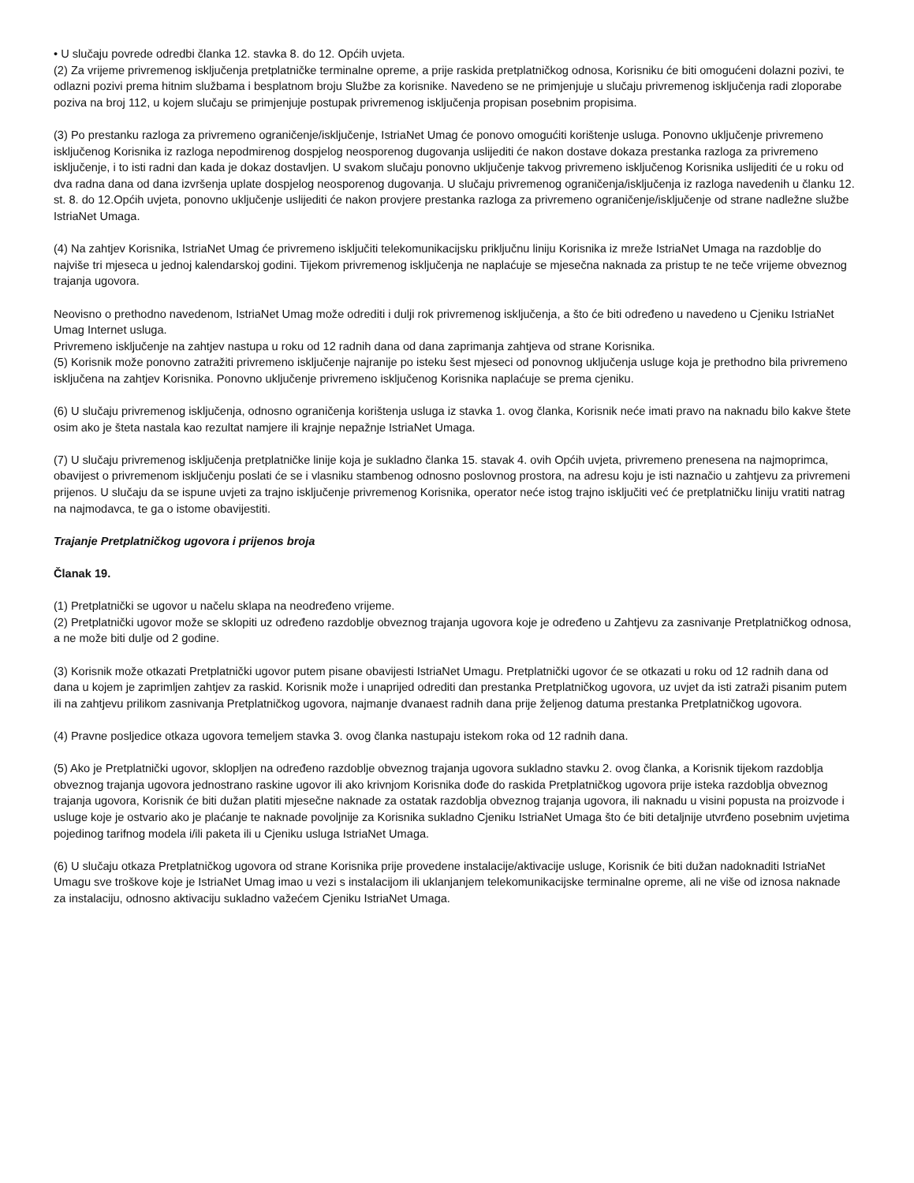• U slučaju povrede odredbi članka 12. stavka 8. do 12. Općih uvjeta.
(2) Za vrijeme privremenog isključenja pretplatničke terminalne opreme, a prije raskida pretplatničkog odnosa, Korisniku će biti omogućeni dolazni pozivi, te odlazni pozivi prema hitnim službama i besplatnom broju Službe za korisnike. Navedeno se ne primjenjuje u slučaju privremenog isključenja radi zloporabe poziva na broj 112, u kojem slučaju se primjenjuje postupak privremenog isključenja propisan posebnim propisima.
(3) Po prestanku razloga za privremeno ograničenje/isključenje, IstriaNet Umag će ponovo omogućiti korištenje usluga. Ponovno uključenje privremeno isključenog Korisnika iz razloga nepodmirenog dospjelog neosporenog dugovanja uslijediti će nakon dostave dokaza prestanka razloga za privremeno isključenje, i to isti radni dan kada je dokaz dostavljen. U svakom slučaju ponovno uključenje takvog privremeno isključenog Korisnika uslijediti će u roku od dva radna dana od dana izvršenja uplate dospjelog neosporenog dugovanja. U slučaju privremenog ograničenja/isključenja iz razloga navedenih u članku 12. st. 8. do 12.Općih uvjeta, ponovno uključenje uslijediti će nakon provjere prestanka razloga za privremeno ograničenje/isključenje od strane nadležne službe IstriaNet Umaga.
(4) Na zahtjev Korisnika, IstriaNet Umag će privremeno isključiti telekomunikacijsku priključnu liniju Korisnika iz mreže IstriaNet Umaga na razdoblje do najviše tri mjeseca u jednoj kalendarskoj godini. Tijekom privremenog isključenja ne naplaćuje se mjesečna naknada za pristup te ne teče vrijeme obveznog trajanja ugovora.
Neovisno o prethodno navedenom, IstriaNet Umag može odrediti i dulji rok privremenog isključenja, a što će biti određeno u navedeno u Cjeniku IstriaNet Umag Internet usluga.
Privremeno isključenje na zahtjev nastupa u roku od 12 radnih dana od dana zaprimanja zahtjeva od strane Korisnika.
(5) Korisnik može ponovno zatražiti privremeno isključenje najranije po isteku šest mjeseci od ponovnog uključenja usluge koja je prethodno bila privremeno isključena na zahtjev Korisnika. Ponovno uključenje privremeno isključenog Korisnika naplaćuje se prema cjeniku.
(6) U slučaju privremenog isključenja, odnosno ograničenja korištenja usluga iz stavka 1. ovog članka, Korisnik neće imati pravo na naknadu bilo kakve štete osim ako je šteta nastala kao rezultat namjere ili krajnje nepažnje IstriaNet Umaga.
(7) U slučaju privremenog isključenja pretplatničke linije koja je sukladno članka 15. stavak 4. ovih Općih uvjeta, privremeno prenesena na najmoprimca, obavijest o privremenom isključenju poslati će se i vlasniku stambenog odnosno poslovnog prostora, na adresu koju je isti naznačio u zahtjevu za privremeni prijenos. U slučaju da se ispune uvjeti za trajno isključenje privremenog Korisnika, operator neće istog trajno isključiti već će pretplatničku liniju vratiti natrag na najmodavca, te ga o istome obavijestiti.
Trajanje Pretplatničkog ugovora i prijenos broja
Članak 19.
(1) Pretplatnički se ugovor u načelu sklapa na neodređeno vrijeme.
(2) Pretplatnički ugovor može se sklopiti uz određeno razdoblje obveznog trajanja ugovora koje je određeno u Zahtjevu za zasnivanje Pretplatničkog odnosa, a ne može biti dulje od 2 godine.
(3) Korisnik može otkazati Pretplatnički ugovor putem pisane obavijesti IstriaNet Umagu. Pretplatnički ugovor će se otkazati u roku od 12 radnih dana od dana u kojem je zaprimljen zahtjev za raskid. Korisnik može i unaprijed odrediti dan prestanka Pretplatničkog ugovora, uz uvjet da isti zatraži pisanim putem ili na zahtjevu prilikom zasnivanja Pretplatničkog ugovora, najmanje dvanaest radnih dana prije željenog datuma prestanka Pretplatničkog ugovora.
(4) Pravne posljedice otkaza ugovora temeljem stavka 3. ovog članka nastupaju istekom roka od 12 radnih dana.
(5) Ako je Pretplatnički ugovor, sklopljen na određeno razdoblje obveznog trajanja ugovora sukladno stavku 2. ovog članka, a Korisnik tijekom razdoblja obveznog trajanja ugovora jednostrano raskine ugovor ili ako krivnjom Korisnika dođe do raskida Pretplatničkog ugovora prije isteka razdoblja obveznog trajanja ugovora, Korisnik će biti dužan platiti mjesečne naknade za ostatak razdoblja obveznog trajanja ugovora, ili naknadu u visini popusta na proizvode i usluge koje je ostvario ako je plaćanje te naknade povoljnije za Korisnika sukladno Cjeniku IstriaNet Umaga što će biti detaljnije utvrđeno posebnim uvjetima pojedinog tarifnog modela i/ili paketa ili u Cjeniku usluga IstriaNet Umaga.
(6) U slučaju otkaza Pretplatničkog ugovora od strane Korisnika prije provedene instalacije/aktivacije usluge, Korisnik će biti dužan nadoknaditi IstriaNet Umagu sve troškove koje je IstriaNet Umag imao u vezi s instalacijom ili uklanjanjem telekomunikacijske terminalne opreme, ali ne više od iznosa naknade za instalaciju, odnosno aktivaciju sukladno važećem Cjeniku IstriaNet Umaga.